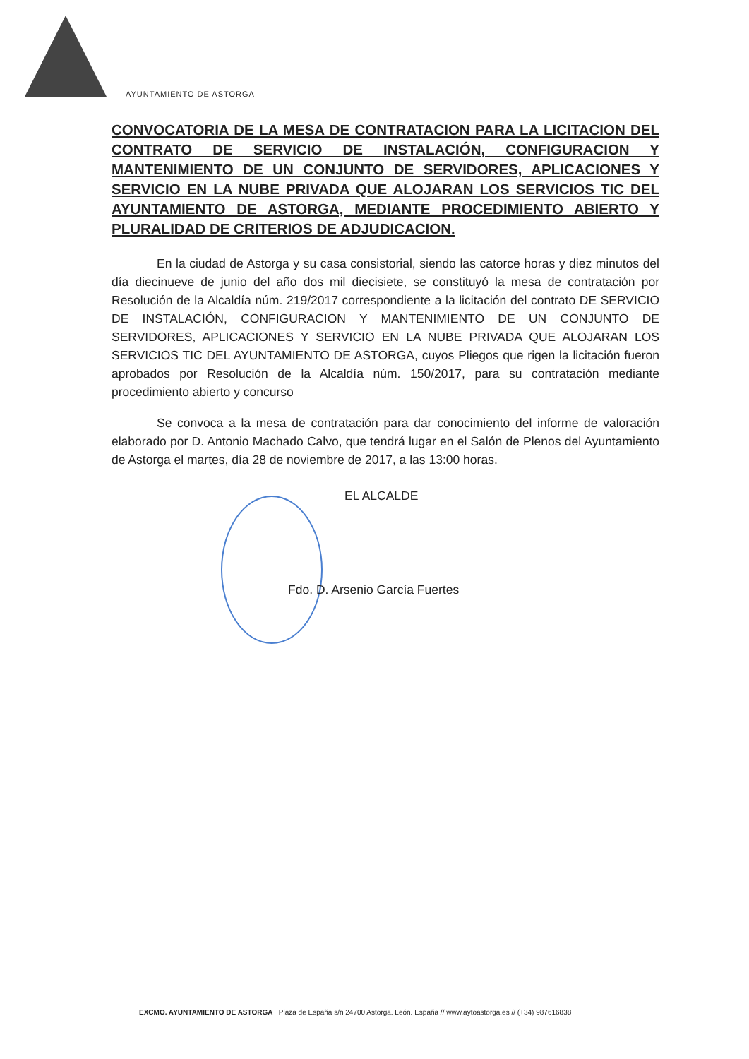AYUNTAMIENTO DE ASTORGA
CONVOCATORIA DE LA MESA DE CONTRATACION PARA LA LICITACION DEL CONTRATO DE SERVICIO DE INSTALACIÓN, CONFIGURACION Y MANTENIMIENTO DE UN CONJUNTO DE SERVIDORES, APLICACIONES Y SERVICIO EN LA NUBE PRIVADA QUE ALOJARAN LOS SERVICIOS TIC DEL AYUNTAMIENTO DE ASTORGA, MEDIANTE PROCEDIMIENTO ABIERTO Y PLURALIDAD DE CRITERIOS DE ADJUDICACION.
En la ciudad de Astorga y su casa consistorial, siendo las catorce horas y diez minutos del día diecinueve de junio del año dos mil diecisiete, se constituyó la mesa de contratación por Resolución de la Alcaldía núm. 219/2017 correspondiente a la licitación del contrato DE SERVICIO DE INSTALACIÓN, CONFIGURACION Y MANTENIMIENTO DE UN CONJUNTO DE SERVIDORES, APLICACIONES Y SERVICIO EN LA NUBE PRIVADA QUE ALOJARAN LOS SERVICIOS TIC DEL AYUNTAMIENTO DE ASTORGA, cuyos Pliegos que rigen la licitación fueron aprobados por Resolución de la Alcaldía núm. 150/2017, para su contratación mediante procedimiento abierto y concurso
Se convoca a la mesa de contratación para dar conocimiento del informe de valoración elaborado por D. Antonio Machado Calvo, que tendrá lugar en el Salón de Plenos del Ayuntamiento de Astorga el martes, día 28 de noviembre de 2017, a las 13:00 horas.
EL ALCALDE
Fdo. D. Arsenio García Fuertes
EXCMO. AYUNTAMIENTO DE ASTORGA Plaza de España s/n 24700 Astorga. León. España // www.aytoastorga.es // (+34) 987616838